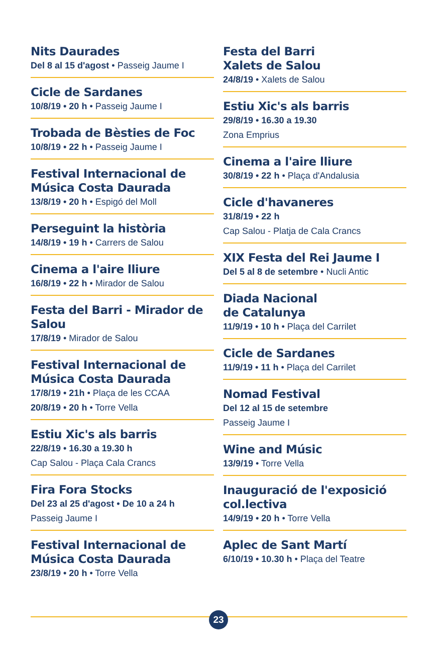Nits Daurades
Del 8 al 15 d'agost • Passeig Jaume I
Cicle de Sardanes
10/8/19 • 20 h • Passeig Jaume I
Trobada de Bèsties de Foc
10/8/19 • 22 h • Passeig Jaume I
Festival Internacional de Música Costa Daurada
13/8/19 • 20 h • Espigó del Moll
Perseguint la història
14/8/19 • 19 h • Carrers de Salou
Cinema a l'aire lliure
16/8/19 • 22 h • Mirador de Salou
Festa del Barri - Mirador de Salou
17/8/19 • Mirador de Salou
Festival Internacional de Música Costa Daurada
17/8/19 • 21h • Plaça de les CCAA
20/8/19 • 20 h • Torre Vella
Estiu Xic's als barris
22/8/19 • 16.30 a 19.30 h
Cap Salou - Plaça Cala Crancs
Fira Fora Stocks
Del 23 al 25 d'agost • De 10 a 24 h
Passeig Jaume I
Festival Internacional de Música Costa Daurada
23/8/19 • 20 h • Torre Vella
Festa del Barri
Xalets de Salou
24/8/19 • Xalets de Salou
Estiu Xic's als barris
29/8/19 • 16.30 a 19.30
Zona Emprius
Cinema a l'aire lliure
30/8/19 • 22 h • Plaça d'Andalusia
Cicle d'havaneres
31/8/19 • 22 h
Cap Salou - Platja de Cala Crancs
XIX Festa del Rei Jaume I
Del 5 al 8 de setembre • Nucli Antic
Diada Nacional
de Catalunya
11/9/19 • 10 h • Plaça del Carrilet
Cicle de Sardanes
11/9/19 • 11 h • Plaça del Carrilet
Nomad Festival
Del 12 al 15 de setembre
Passeig Jaume I
Wine and Músic
13/9/19 • Torre Vella
Inauguració de l'exposició col.lectiva
14/9/19 • 20 h • Torre Vella
Aplec de Sant Martí
6/10/19 • 10.30 h • Plaça del Teatre
23